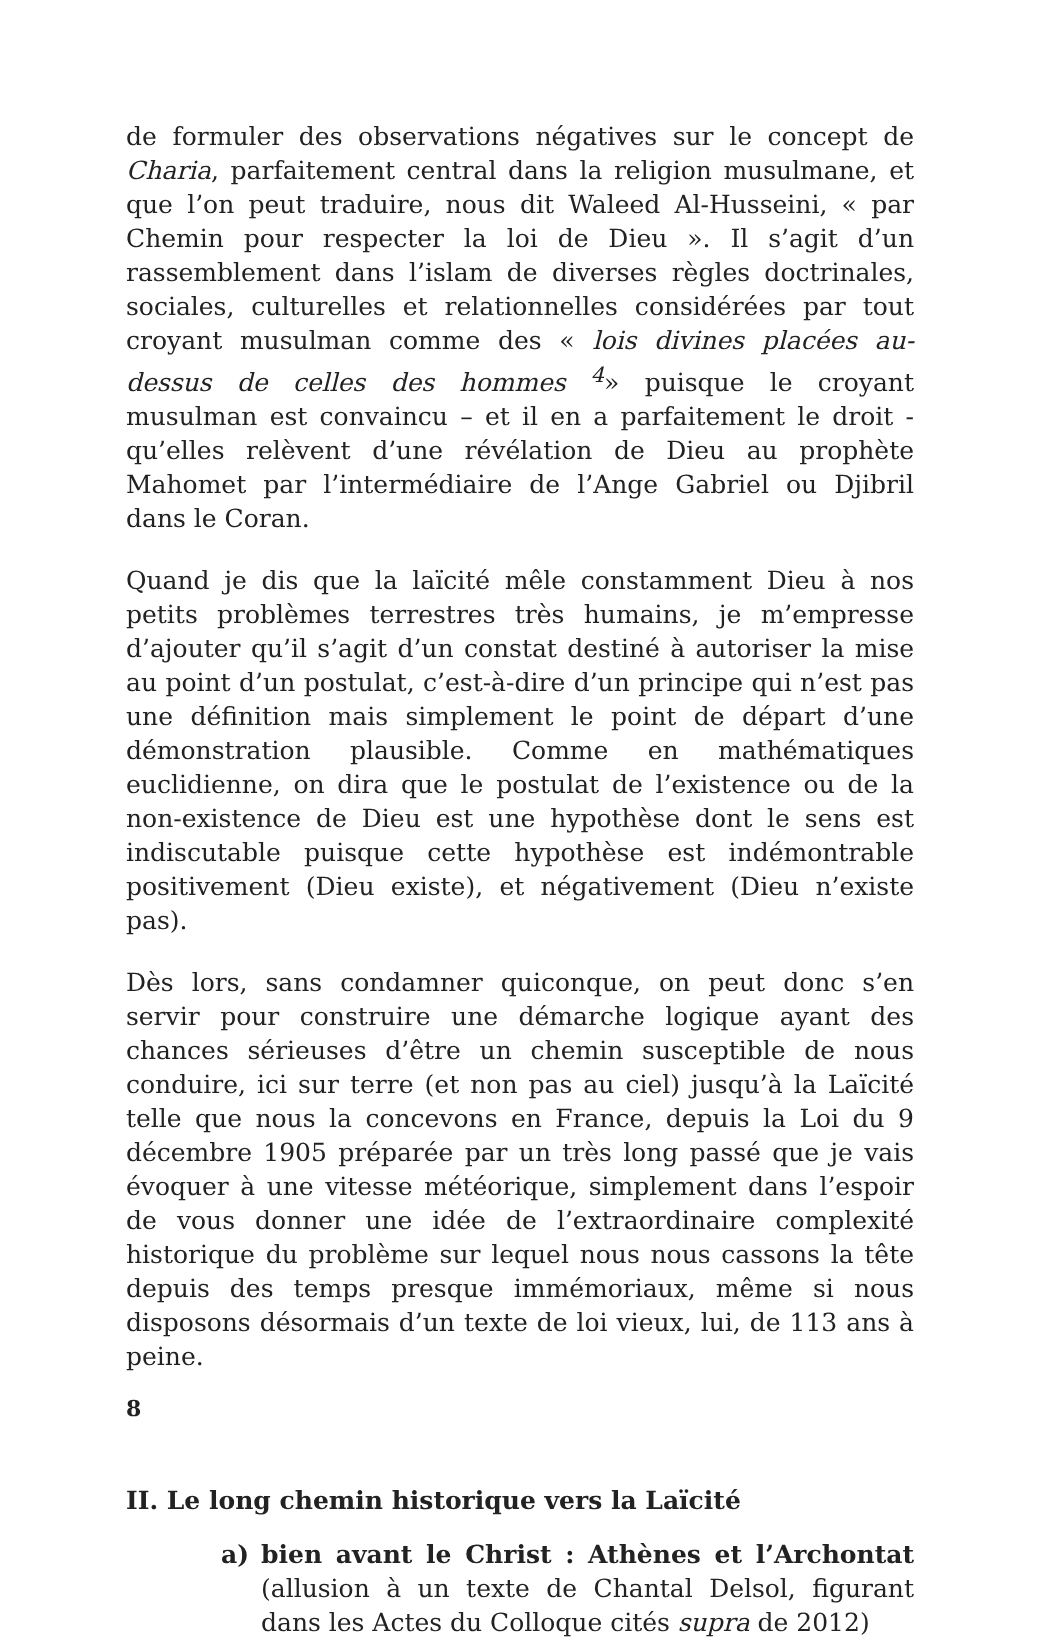de formuler des observations négatives sur le concept de Charia, parfaitement central dans la religion musulmane, et que l’on peut traduire, nous dit Waleed Al-Husseini, « par Chemin pour respecter la loi de Dieu ». Il s’agit d’un rassemblement dans l’islam de diverses règles doctrinales, sociales, culturelles et relationnelles considérées par tout croyant musulman comme des « lois divines placées au-dessus de celles des hommes <sup>4</sup>» puisque le croyant musulman est convaincu – et il en a parfaitement le droit - qu’elles relèvent d’une révélation de Dieu au prophète Mahomet par l’intermédiaire de l’Ange Gabriel ou Djibril dans le Coran.
Quand je dis que la laïcité mêle constamment Dieu à nos petits problèmes terrestres très humains, je m’empresse d’ajouter qu’il s’agit d’un constat destiné à autoriser la mise au point d’un postulat, c’est-à-dire d’un principe qui n’est pas une définition mais simplement le point de départ d’une démonstration plausible. Comme en mathématiques euclidienne, on dira que le postulat de l’existence ou de la non-existence de Dieu est une hypothèse dont le sens est indiscutable puisque cette hypothèse est indémontrable positivement (Dieu existe), et négativement (Dieu n’existe pas).
Dès lors, sans condamner quiconque, on peut donc s’en servir pour construire une démarche logique ayant des chances sérieuses d’être un chemin susceptible de nous conduire, ici sur terre (et non pas au ciel) jusqu’à la Laïcité telle que nous la concevons en France, depuis la Loi du 9 décembre 1905 préparée par un très long passé que je vais évoquer à une vitesse météorique, simplement dans l’espoir de vous donner une idée de l’extraordinaire complexité historique du problème sur lequel nous nous cassons la tête depuis des temps presque immémoriaux, même si nous disposons désormais d’un texte de loi vieux, lui, de 113 ans à peine.
II. Le long chemin historique vers la Laïcité
a) bien avant le Christ : Athènes et l’Archontat (allusion à un texte de Chantal Delsol, figurant dans les Actes du Colloque cités supra de 2012)
8